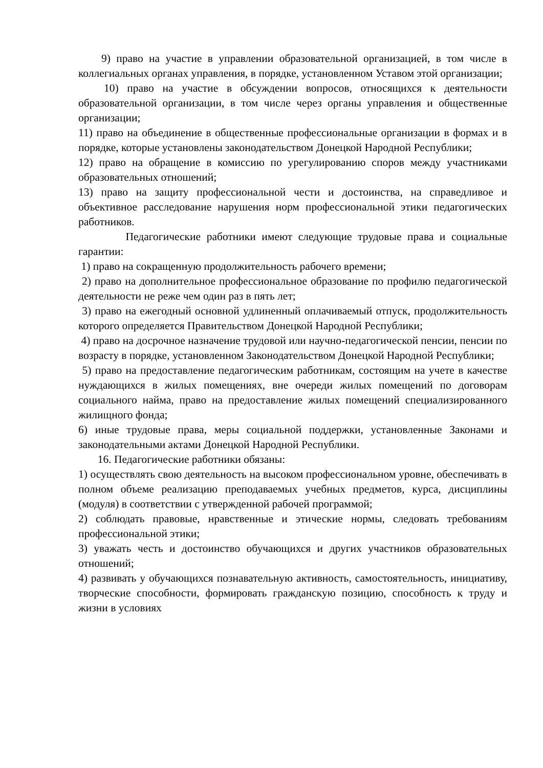9) право на участие в управлении образовательной организацией, в том числе в коллегиальных органах управления, в порядке, установленном Уставом этой организации;
10) право на участие в обсуждении вопросов, относящихся к деятельности образовательной организации, в том числе через органы управления и общественные организации;
11) право на объединение в общественные профессиональные организации в формах и в порядке, которые установлены законодательством Донецкой Народной Республики;
12) право на обращение в комиссию по урегулированию споров между участниками образовательных отношений;
13) право на защиту профессиональной чести и достоинства, на справедливое и объективное расследование нарушения норм профессиональной этики педагогических работников.
Педагогические работники имеют следующие трудовые права и социальные гарантии:
1) право на сокращенную продолжительность рабочего времени;
2) право на дополнительное профессиональное образование по профилю педагогической деятельности не реже чем один раз в пять лет;
3) право на ежегодный основной удлиненный оплачиваемый отпуск, продолжительность которого определяется Правительством Донецкой Народной Республики;
4) право на досрочное назначение трудовой или научно-педагогической пенсии, пенсии по возрасту в порядке, установленном Законодательством Донецкой Народной Республики;
5) право на предоставление педагогическим работникам, состоящим на учете в качестве нуждающихся в жилых помещениях, вне очереди жилых помещений по договорам социального найма, право на предоставление жилых помещений специализированного жилищного фонда;
6) иные трудовые права, меры социальной поддержки, установленные Законами и законодательными актами Донецкой Народной Республики.
16. Педагогические работники обязаны:
1) осуществлять свою деятельность на высоком профессиональном уровне, обеспечивать в полном объеме реализацию преподаваемых учебных предметов, курса, дисциплины (модуля) в соответствии с утвержденной рабочей программой;
2) соблюдать правовые, нравственные и этические нормы, следовать требованиям профессиональной этики;
3) уважать честь и достоинство обучающихся и других участников образовательных отношений;
4) развивать у обучающихся познавательную активность, самостоятельность, инициативу, творческие способности, формировать гражданскую позицию, способность к труду и жизни в условиях